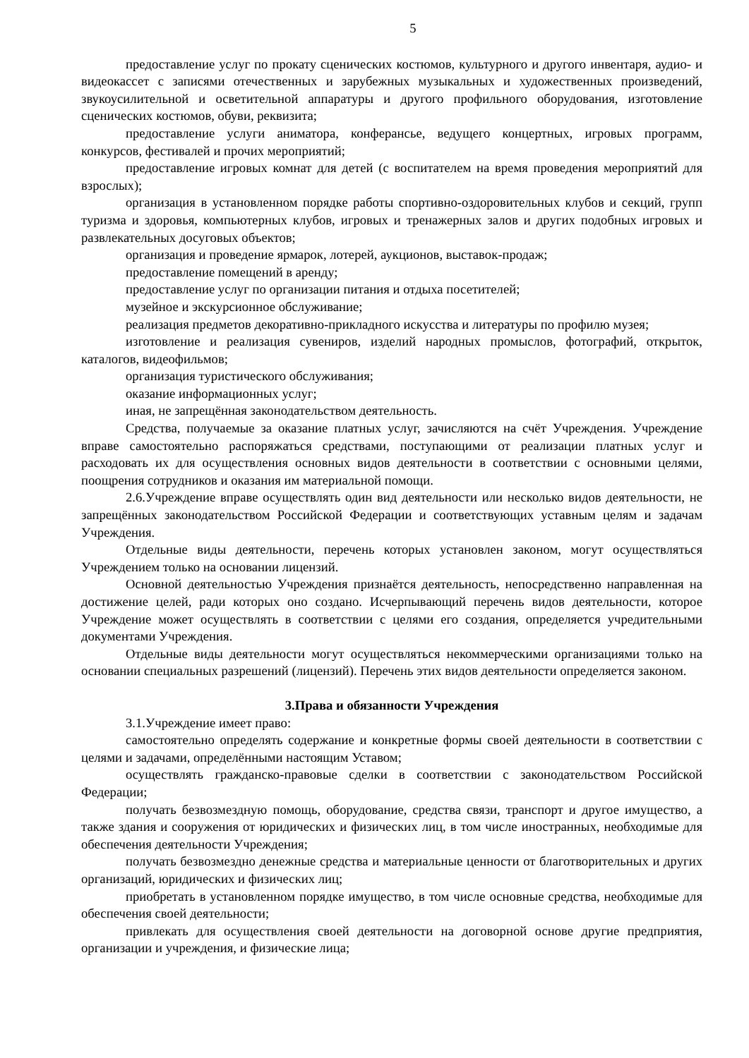5
предоставление услуг по прокату сценических костюмов, культурного и другого инвентаря, аудио- и видеокассет с записями отечественных и зарубежных музыкальных и художественных произведений, звукоусилительной и осветительной аппаратуры и другого профильного оборудования, изготовление сценических костюмов, обуви, реквизита;
предоставление услуги аниматора, конферансье, ведущего концертных, игровых программ, конкурсов, фестивалей и прочих мероприятий;
предоставление игровых комнат для детей (с воспитателем на время проведения мероприятий для взрослых);
организация в установленном порядке работы спортивно-оздоровительных клубов и секций, групп туризма и здоровья, компьютерных клубов, игровых и тренажерных залов и других подобных игровых и развлекательных досуговых объектов;
организация и проведение ярмарок, лотерей, аукционов, выставок-продаж;
предоставление помещений в аренду;
предоставление услуг по организации питания и отдыха посетителей;
музейное и экскурсионное обслуживание;
реализация предметов декоративно-прикладного искусства и литературы по профилю музея;
изготовление и реализация сувениров, изделий народных промыслов, фотографий, открыток, каталогов, видеофильмов;
организация туристического обслуживания;
оказание информационных услуг;
иная, не запрещённая законодательством деятельность.
Средства, получаемые за оказание платных услуг, зачисляются на счёт Учреждения. Учреждение вправе самостоятельно распоряжаться средствами, поступающими от реализации платных услуг и расходовать их для осуществления основных видов деятельности в соответствии с основными целями, поощрения сотрудников и оказания им материальной помощи.
2.6.Учреждение вправе осуществлять один вид деятельности или несколько видов деятельности, не запрещённых законодательством Российской Федерации и соответствующих уставным целям и задачам Учреждения.
Отдельные виды деятельности, перечень которых установлен законом, могут осуществляться Учреждением только на основании лицензий.
Основной деятельностью Учреждения признаётся деятельность, непосредственно направленная на достижение целей, ради которых оно создано. Исчерпывающий перечень видов деятельности, которое Учреждение может осуществлять в соответствии с целями его создания, определяется учредительными документами Учреждения.
Отдельные виды деятельности могут осуществляться некоммерческими организациями только на основании специальных разрешений (лицензий). Перечень этих видов деятельности определяется законом.
3.Права и обязанности Учреждения
3.1.Учреждение имеет право:
самостоятельно определять содержание и конкретные формы своей деятельности в соответствии с целями и задачами, определёнными настоящим Уставом;
осуществлять гражданско-правовые сделки в соответствии с законодательством Российской Федерации;
получать безвозмездную помощь, оборудование, средства связи, транспорт и другое имущество, а также здания и сооружения от юридических и физических лиц, в том числе иностранных, необходимые для обеспечения деятельности Учреждения;
получать безвозмездно денежные средства и материальные ценности от благотворительных и других организаций, юридических и физических лиц;
приобретать в установленном порядке имущество, в том числе основные средства, необходимые для обеспечения своей деятельности;
привлекать для осуществления своей деятельности на договорной основе другие предприятия, организации и учреждения, и физические лица;